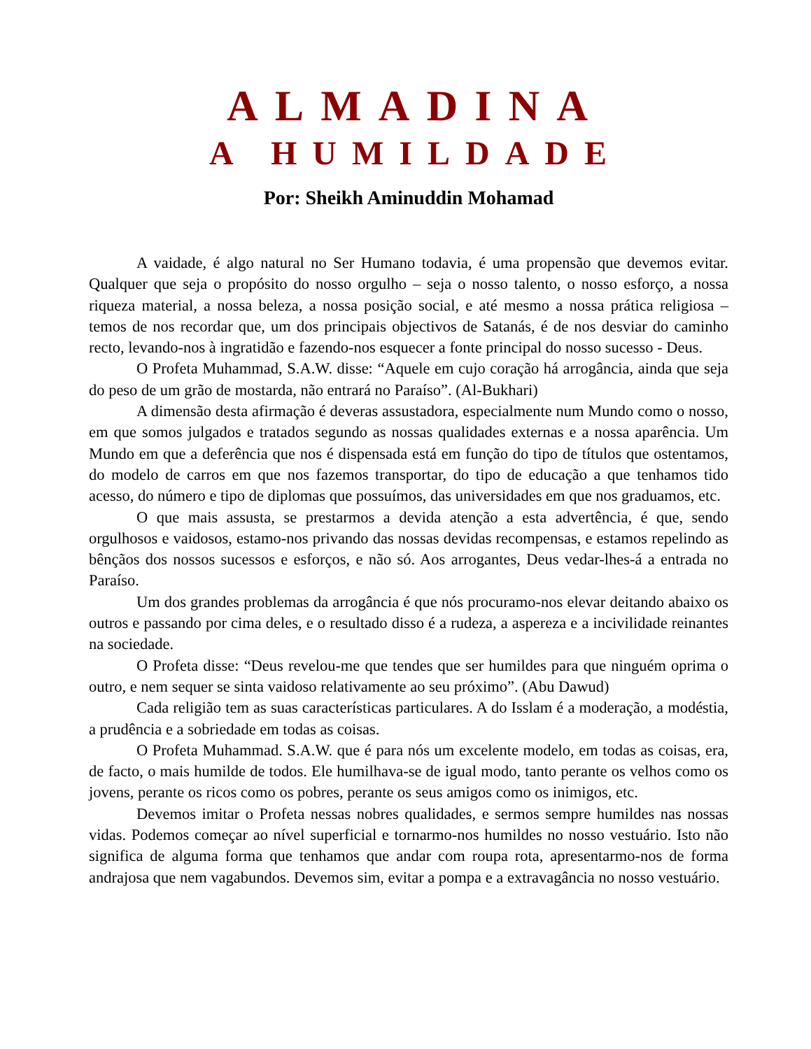ALMADINA
A HUMILDADE
Por: Sheikh Aminuddin Mohamad
A vaidade, é algo natural no Ser Humano todavia, é uma propensão que devemos evitar. Qualquer que seja o propósito do nosso orgulho – seja o nosso talento, o nosso esforço, a nossa riqueza material, a nossa beleza, a nossa posição social, e até mesmo a nossa prática religiosa – temos de nos recordar que, um dos principais objectivos de Satanás, é de nos desviar do caminho recto, levando-nos à ingratidão e fazendo-nos esquecer a fonte principal do nosso sucesso - Deus.
O Profeta Muhammad, S.A.W. disse: “Aquele em cujo coração há arrogância, ainda que seja do peso de um grão de mostarda, não entrará no Paraíso”. (Al-Bukhari)
A dimensão desta afirmação é deveras assustadora, especialmente num Mundo como o nosso, em que somos julgados e tratados segundo as nossas qualidades externas e a nossa aparência. Um Mundo em que a deferência que nos é dispensada está em função do tipo de títulos que ostentamos, do modelo de carros em que nos fazemos transportar, do tipo de educação a que tenhamos tido acesso, do número e tipo de diplomas que possuímos, das universidades em que nos graduamos, etc.
O que mais assusta, se prestarmos a devida atenção a esta advertência, é que, sendo orgulhosos e vaidosos, estamo-nos privando das nossas devidas recompensas, e estamos repelindo as bênçãos dos nossos sucessos e esforços, e não só. Aos arrogantes, Deus vedar-lhes-á a entrada no Paraíso.
Um dos grandes problemas da arrogância é que nós procuramo-nos elevar deitando abaixo os outros e passando por cima deles, e o resultado disso é a rudeza, a aspereza e a incivilidade reinantes na sociedade.
O Profeta disse: “Deus revelou-me que tendes que ser humildes para que ninguém oprima o outro, e nem sequer se sinta vaidoso relativamente ao seu próximo”. (Abu Dawud)
Cada religião tem as suas características particulares. A do Isslam é a moderação, a modéstia, a prudência e a sobriedade em todas as coisas.
O Profeta Muhammad. S.A.W. que é para nós um excelente modelo, em todas as coisas, era, de facto, o mais humilde de todos. Ele humilhava-se de igual modo, tanto perante os velhos como os jovens, perante os ricos como os pobres, perante os seus amigos como os inimigos, etc.
Devemos imitar o Profeta nessas nobres qualidades, e sermos sempre humildes nas nossas vidas. Podemos começar ao nível superficial e tornarmo-nos humildes no nosso vestuário. Isto não significa de alguma forma que tenhamos que andar com roupa rota, apresentarmo-nos de forma andrajosa que nem vagabundos. Devemos sim, evitar a pompa e a extravagância no nosso vestuário.